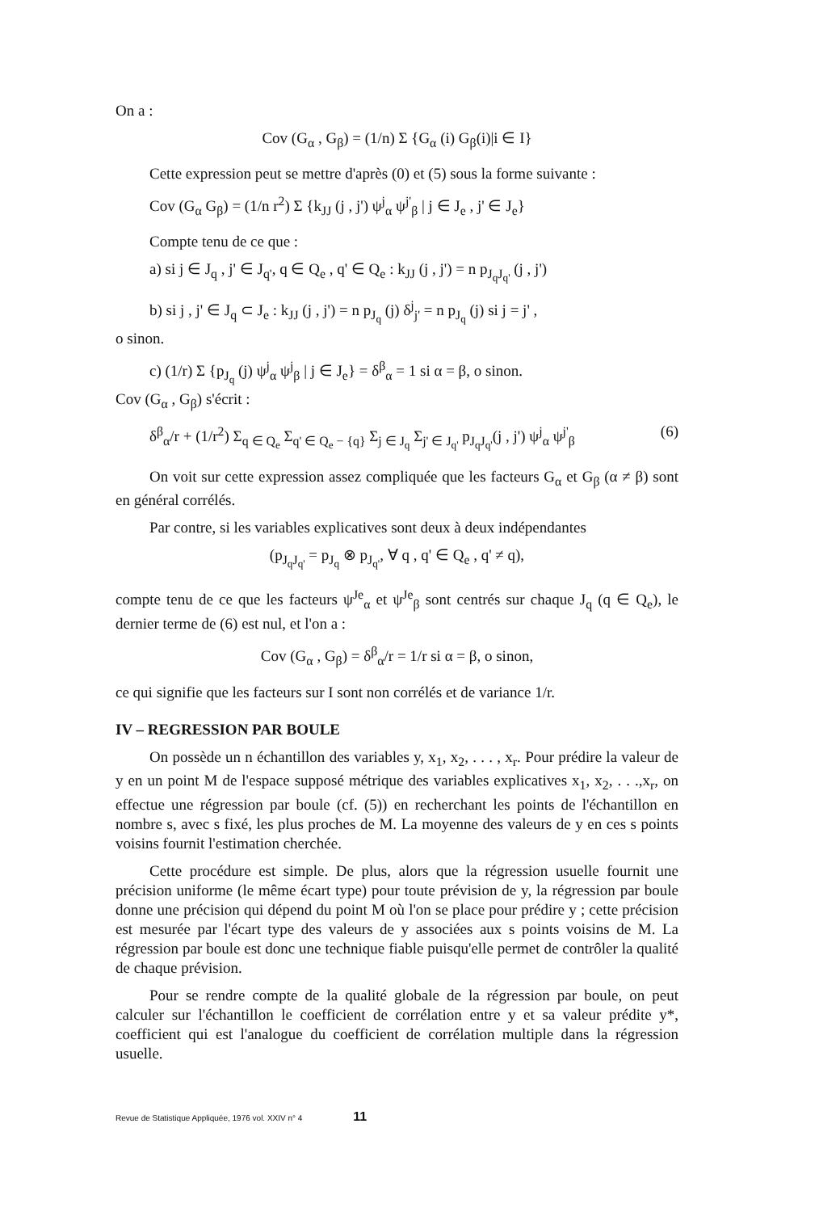On a :
Cov (G<sub>α</sub> , G<sub>β</sub>) = (1/n) Σ {G<sub>α</sub> (i) G<sub>β</sub>(i)|i ∈ I}
Cette expression peut se mettre d'après (0) et (5) sous la forme suivante :
Cov (G<sub>α</sub> G<sub>β</sub>) = (1/n r<sup>2</sup>) Σ {k<sub>JJ</sub> (j , j') ψ<sup>j</sup><sub>α</sub> ψ<sup>j'</sup><sub>β</sub> | j ∈ J<sub>e</sub> , j' ∈ J<sub>e</sub>}
Compte tenu de ce que :
a) si j ∈ J<sub>q</sub> , j' ∈ J<sub>q'</sub>, q ∈ Q<sub>e</sub> , q' ∈ Q<sub>e</sub> : k<sub>JJ</sub> (j , j') = n p<sub>J<sub>q</sub>J<sub>q'</sub></sub> (j , j')
b) si j , j' ∈ J<sub>q</sub> ⊂ J<sub>e</sub> : k<sub>JJ</sub> (j , j') = n p<sub>J<sub>q</sub></sub> (j) δ<sup>j</sup><sub>j'</sub> = n p<sub>J<sub>q</sub></sub> (j) si j = j' ,
o sinon.
c) (1/r) Σ {p<sub>J<sub>q</sub></sub> (j) ψ<sup>j</sup><sub>α</sub> ψ<sup>j</sup><sub>β</sub> | j ∈ J<sub>e</sub>} = δ<sup>β</sup><sub>α</sub> = 1 si α = β, o sinon.
Cov (G<sub>α</sub> , G<sub>β</sub>) s'écrit :
δ<sup>β</sup><sub>α</sub>/r + (1/r<sup>2</sup>) Σ<sub>q ∈ Q<sub>e</sub></sub> Σ<sub>q' ∈ Q<sub>e</sub> − {q}</sub> Σ<sub>j ∈ J<sub>q</sub></sub> Σ<sub>j' ∈ J<sub>q'</sub></sub> p<sub>J<sub>q</sub>J<sub>q'</sub></sub>(j , j') ψ<sup>j</sup><sub>α</sub> ψ<sup>j'</sup><sub>β</sub> (6)
On voit sur cette expression assez compliquée que les facteurs G<sub>α</sub> et G<sub>β</sub> (α ≠ β) sont en général corrélés.
Par contre, si les variables explicatives sont deux à deux indépendantes
(p<sub>J<sub>q</sub>J<sub>q'</sub></sub> = p<sub>J<sub>q</sub></sub> ⊗ p<sub>J<sub>q'</sub></sub>, ∀ q , q' ∈ Q<sub>e</sub> , q' ≠ q),
compte tenu de ce que les facteurs ψ<sup>Je</sup><sub>α</sub> et ψ<sup>Je</sup><sub>β</sub> sont centrés sur chaque J<sub>q</sub> (q ∈ Q<sub>e</sub>), le dernier terme de (6) est nul, et l'on a :
Cov (G<sub>α</sub> , G<sub>β</sub>) = δ<sup>β</sup><sub>α</sub>/r = 1/r si α = β, o sinon,
ce qui signifie que les facteurs sur I sont non corrélés et de variance 1/r.
IV – REGRESSION PAR BOULE
On possède un n échantillon des variables y, x<sub>1</sub>, x<sub>2</sub>, . . . , x<sub>r</sub>. Pour prédire la valeur de y en un point M de l'espace supposé métrique des variables explicatives x<sub>1</sub>, x<sub>2</sub>, . . .,x<sub>r</sub>, on effectue une régression par boule (cf. (5)) en recherchant les points de l'échantillon en nombre s, avec s fixé, les plus proches de M. La moyenne des valeurs de y en ces s points voisins fournit l'estimation cherchée.
Cette procédure est simple. De plus, alors que la régression usuelle fournit une précision uniforme (le même écart type) pour toute prévision de y, la régression par boule donne une précision qui dépend du point M où l'on se place pour prédire y ; cette précision est mesurée par l'écart type des valeurs de y associées aux s points voisins de M. La régression par boule est donc une technique fiable puisqu'elle permet de contrôler la qualité de chaque prévision.
Pour se rendre compte de la qualité globale de la régression par boule, on peut calculer sur l'échantillon le coefficient de corrélation entre y et sa valeur prédite y*, coefficient qui est l'analogue du coefficient de corrélation multiple dans la régression usuelle.
Revue de Statistique Appliquée, 1976 vol. XXIV n° 4 11